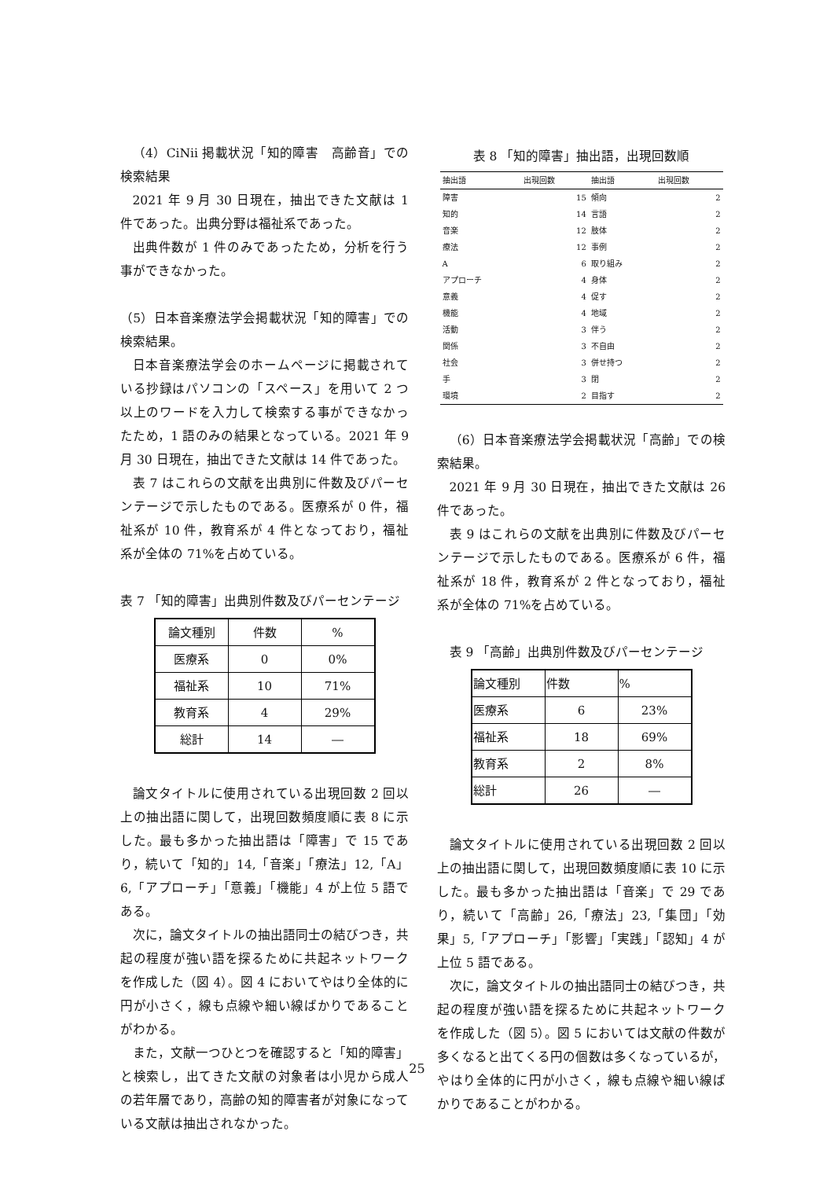（4）CiNii 掲載状況「知的障害　高齢音」での検索結果
2021 年 9 月 30 日現在，抽出できた文献は 1 件であった。出典分野は福祉系であった。
出典件数が 1 件のみであったため，分析を行う事ができなかった。
（5）日本音楽療法学会掲載状況「知的障害」での検索結果。
日本音楽療法学会のホームページに掲載されている抄録はパソコンの「スペース」を用いて 2 つ以上のワードを入力して検索する事ができなかったため，1 語のみの結果となっている。2021 年 9 月 30 日現在，抽出できた文献は 14 件であった。
表 7 はこれらの文献を出典別に件数及びパーセンテージで示したものである。医療系が 0 件，福祉系が 10 件，教育系が 4 件となっており，福祉系が全体の 71%を占めている。
表 7 「知的障害」出典別件数及びパーセンテージ
| 論文種別 | 件数 | % |
| --- | --- | --- |
| 医療系 | 0 | 0% |
| 福祉系 | 10 | 71% |
| 教育系 | 4 | 29% |
| 総計 | 14 | ― |
論文タイトルに使用されている出現回数 2 回以上の抽出語に関して，出現回数頻度順に表 8 に示した。最も多かった抽出語は「障害」で 15 であり，続いて「知的」14,「音楽」「療法」12,「A」6,「アプローチ」「意義」「機能」4 が上位 5 語である。
次に，論文タイトルの抽出語同士の結びつき，共起の程度が強い語を探るために共起ネットワークを作成した（図 4）。図 4 においてやはり全体的に円が小さく，線も点線や細い線ばかりであることがわかる。
また，文献一つひとつを確認すると「知的障害」と検索し，出てきた文献の対象者は小児から成人の若年層であり，高齢の知的障害者が対象になっている文献は抽出されなかった。
表 8 「知的障害」抽出語，出現回数順
| 抽出語 | 出現回数 | 抽出語 | 出現回数 |
| --- | --- | --- | --- |
| 障害 | 15 | 傾向 | 2 |
| 知的 | 14 | 言語 | 2 |
| 音楽 | 12 | 肢体 | 2 |
| 療法 | 12 | 事例 | 2 |
| A | 6 | 取り組み | 2 |
| アプローチ | 4 | 身体 | 2 |
| 意義 | 4 | 促す | 2 |
| 機能 | 4 | 地域 | 2 |
| 活動 | 3 | 伴う | 2 |
| 関係 | 3 | 不自由 | 2 |
| 社会 | 3 | 併せ持つ | 2 |
| 手 | 3 | 閉 | 2 |
| 環境 | 2 | 目指す | 2 |
（6）日本音楽療法学会掲載状況「高齢」での検索結果。
2021 年 9 月 30 日現在，抽出できた文献は 26 件であった。
表 9 はこれらの文献を出典別に件数及びパーセンテージで示したものである。医療系が 6 件，福祉系が 18 件，教育系が 2 件となっており，福祉系が全体の 71%を占めている。
表 9 「高齢」出典別件数及びパーセンテージ
| 論文種別 | 件数 | % |
| --- | --- | --- |
| 医療系 | 6 | 23% |
| 福祉系 | 18 | 69% |
| 教育系 | 2 | 8% |
| 総計 | 26 | ― |
論文タイトルに使用されている出現回数 2 回以上の抽出語に関して，出現回数頻度順に表 10 に示した。最も多かった抽出語は「音楽」で 29 であり，続いて「高齢」26,「療法」23,「集団」「効果」5,「アプローチ」「影響」「実践」「認知」4 が上位 5 語である。
次に，論文タイトルの抽出語同士の結びつき，共起の程度が強い語を探るために共起ネットワークを作成した（図 5）。図 5 においては文献の件数が多くなると出てくる円の個数は多くなっているが，やはり全体的に円が小さく，線も点線や細い線ばかりであることがわかる。
25